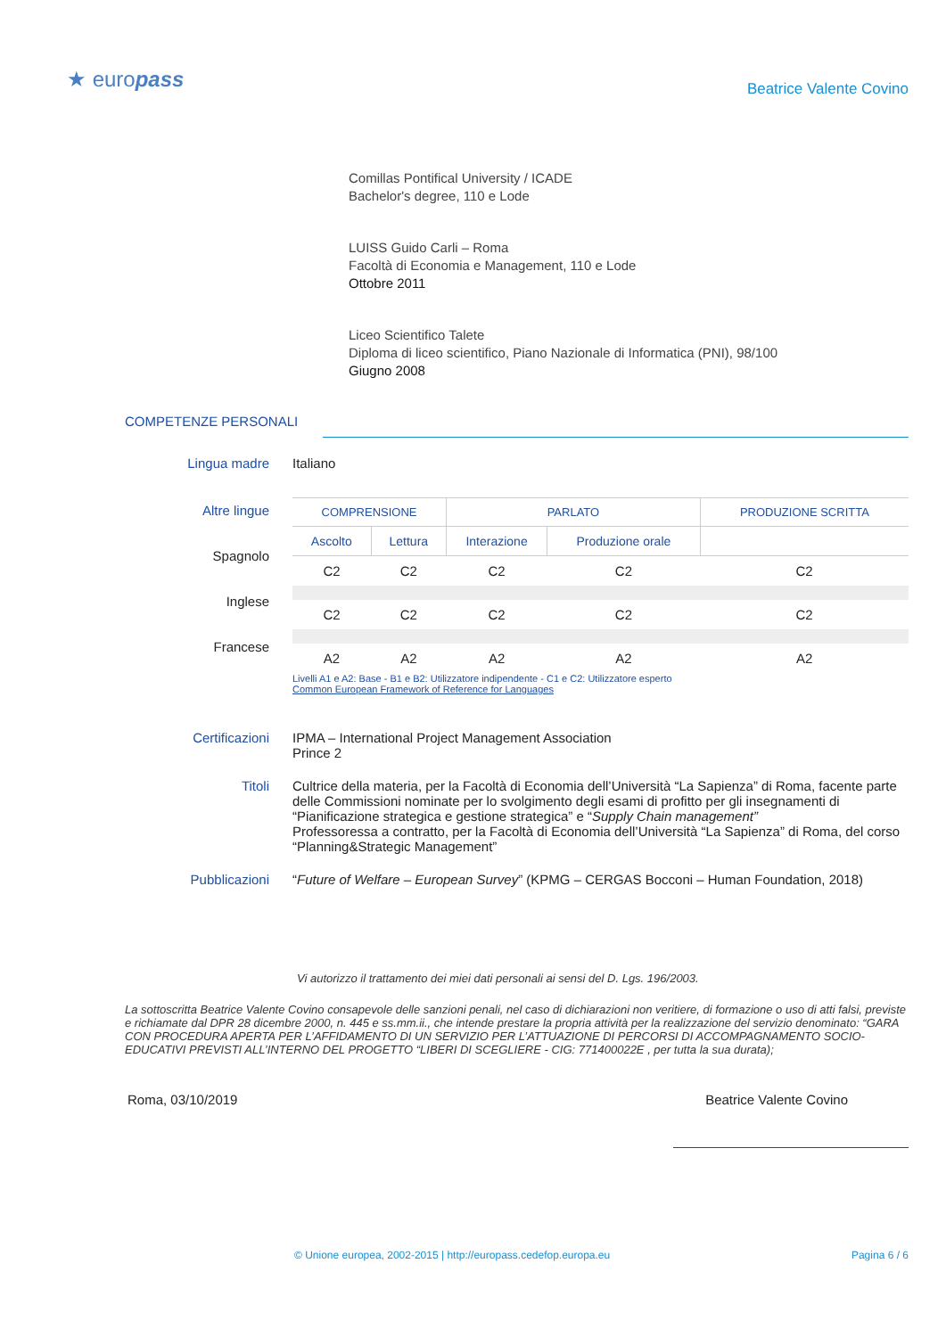★ europass
Beatrice Valente Covino
Comillas Pontifical University / ICADE
Bachelor's degree, 110 e Lode
LUISS Guido Carli – Roma
Facoltà di Economia e Management, 110 e Lode
Ottobre 2011
Liceo Scientifico Talete
Diploma di liceo scientifico, Piano Nazionale di Informatica (PNI), 98/100
Giugno 2008
COMPETENZE PERSONALI
Lingua madre Italiano
Altre lingue
Spagnolo
Inglese
Francese
| COMPRENSIONE | | PARLATO | | PRODUZIONE SCRITTA |
| --- | --- | --- | --- | --- |
| Ascolto | Lettura | Interazione | Produzione orale | |
| C2 | C2 | C2 | C2 | C2 |
| C2 | C2 | C2 | C2 | C2 |
| A2 | A2 | A2 | A2 | A2 |
Livelli A1 e A2: Base - B1 e B2: Utilizzatore indipendente - C1 e C2: Utilizzatore esperto
Common European Framework of Reference for Languages
Certificazioni IPMA – International Project Management Association
Prince 2
Titoli Cultrice della materia, per la Facoltà di Economia dell’Università “La Sapienza” di Roma, facente parte delle Commissioni nominate per lo svolgimento degli esami di profitto per gli insegnamenti di “Pianificazione strategica e gestione strategica” e “Supply Chain management”
Professoressa a contratto, per la Facoltà di Economia dell’Università “La Sapienza” di Roma, del corso “Planning&Strategic Management”
Pubblicazioni “Future of Welfare – European Survey” (KPMG – CERGAS Bocconi – Human Foundation, 2018)
Vi autorizzo il trattamento dei miei dati personali ai sensi del D. Lgs. 196/2003.
La sottoscritta Beatrice Valente Covino consapevole delle sanzioni penali, nel caso di dichiarazioni non veritiere, di formazione o uso di atti falsi, previste e richiamate dal DPR 28 dicembre 2000, n. 445 e ss.mm.ii., che intende prestare la propria attività per la realizzazione del servizio denominato: “GARA CON PROCEDURA APERTA PER L’AFFIDAMENTO DI UN SERVIZIO PER L’ATTUAZIONE DI PERCORSI DI ACCOMPAGNAMENTO SOCIO-EDUCATIVI PREVISTI ALL’INTERNO DEL PROGETTO “LIBERI DI SCEGLIERE - CIG: 771400022E , per tutta la sua durata);
Roma, 03/10/2019 Beatrice Valente Covino
© Unione europea, 2002-2015 | http://europass.cedefop.europa.eu Pagina 6 / 6